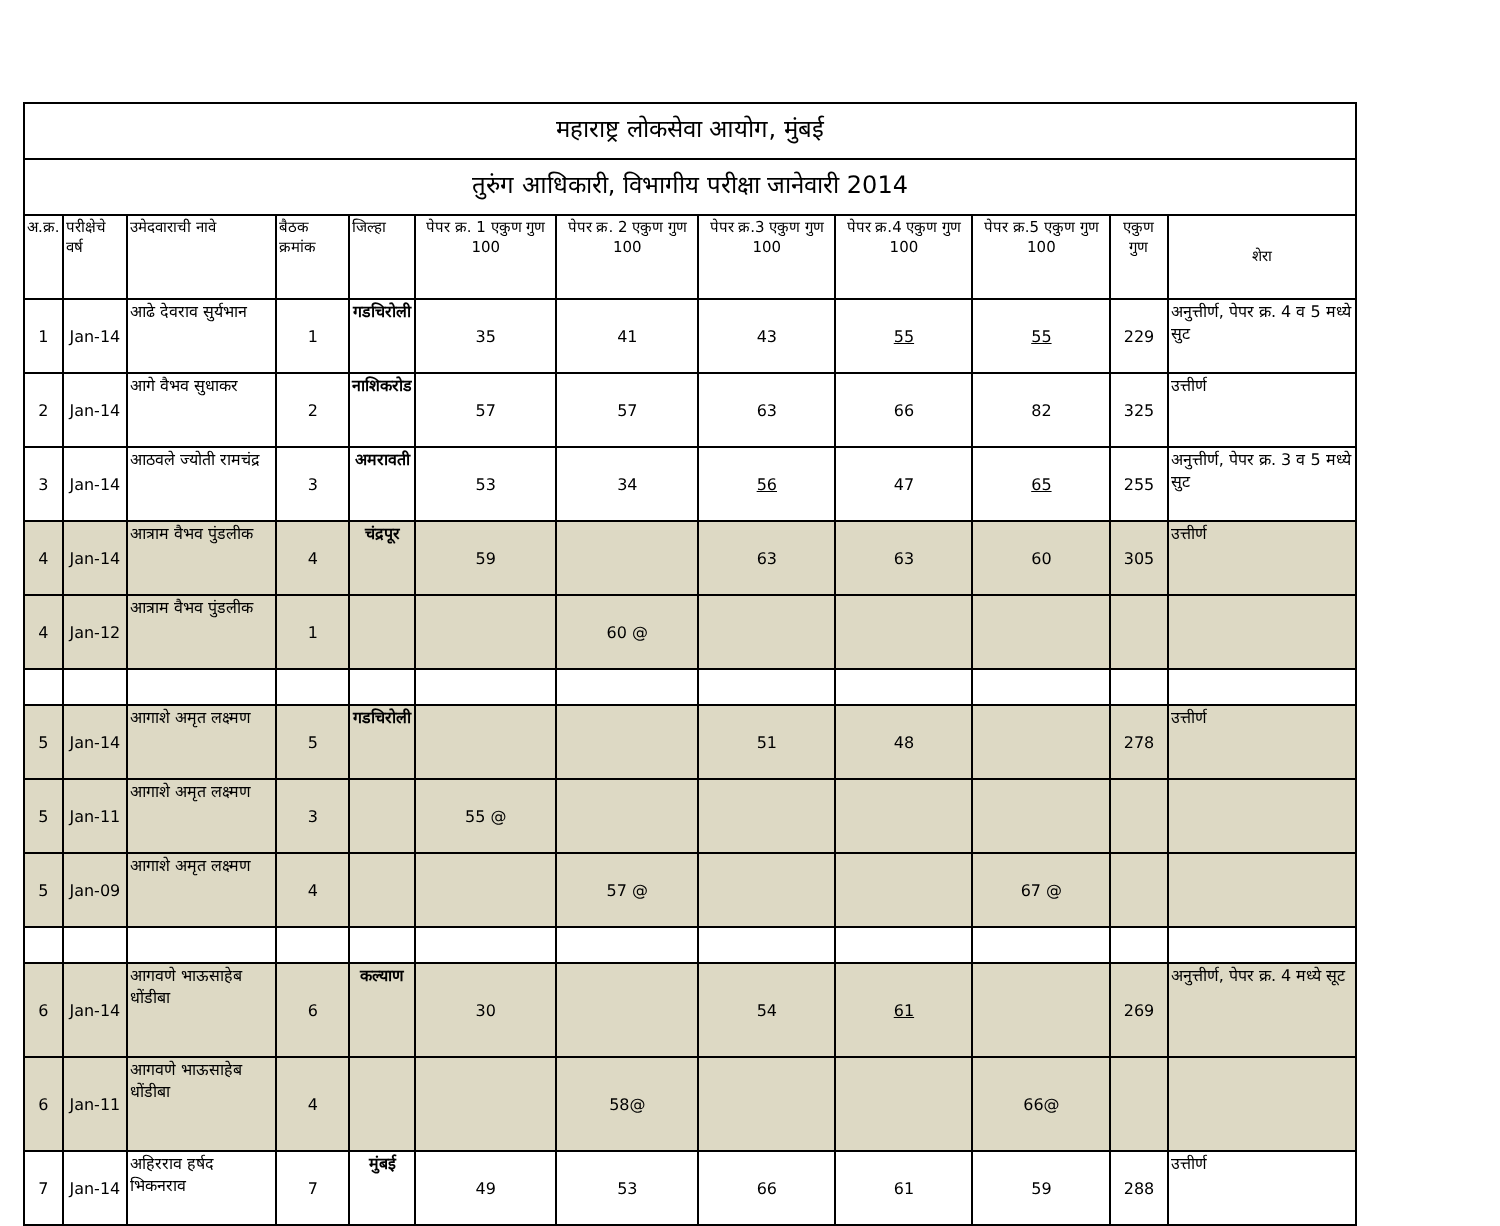| महाराष्ट्र लोकसेवा आयोग, मुंबई | | | | | | | | | | | |
| तुरुंग आधिकारी, विभागीय परीक्षा जानेवारी 2014 | | | | | | | | | | | |
| अ.क्र. | परीक्षेचे वर्ष | उमेदवाराची नावे | बैठक क्रमांक | जिल्हा | पेपर क्र. 1 एकुण गुण 100 | पेपर क्र. 2 एकुण गुण 100 | पेपर क्र.3 एकुण गुण 100 | पेपर क्र.4 एकुण गुण 100 | पेपर क्र.5 एकुण गुण 100 | एकुण गुण | शेरा |
| 1 | Jan-14 | आढे देवराव सुर्यभान | 1 | गडचिरोली | 35 | 41 | 43 | 55 | 55 | 229 | अनुत्तीर्ण, पेपर क्र. 4 व 5 मध्ये सुट |
| 2 | Jan-14 | आगे वैभव सुधाकर | 2 | नाशिकरोड | 57 | 57 | 63 | 66 | 82 | 325 | उत्तीर्ण |
| 3 | Jan-14 | आठवले ज्योती रामचंद्र | 3 | अमरावती | 53 | 34 | 56 | 47 | 65 | 255 | अनुत्तीर्ण, पेपर क्र. 3 व 5 मध्ये सुट |
| 4 | Jan-14 | आत्राम वैभव पुंडलीक | 4 | चंद्रपूर | 59 | | 63 | 63 | 60 | 305 | उत्तीर्ण |
| 4 | Jan-12 | आत्राम वैभव पुंडलीक | 1 | | | 60 @ | | | | | |
| 5 | Jan-14 | आगाशे अमृत लक्ष्मण | 5 | गडचिरोली | | | 51 | 48 | | 278 | उत्तीर्ण |
| 5 | Jan-11 | आगाशे अमृत लक्ष्मण | 3 | | 55 @ | | | | | | |
| 5 | Jan-09 | आगाशे अमृत लक्ष्मण | 4 | | | 57 @ | | | 67 @ | | |
| 6 | Jan-14 | आगवणे भाऊसाहेब धोंडीबा | 6 | कल्याण | 30 | | 54 | 61 | | 269 | अनुत्तीर्ण, पेपर क्र. 4 मध्ये सूट |
| 6 | Jan-11 | आगवणे भाऊसाहेब धोंडीबा | 4 | | | 58@ | | | 66@ | | |
| 7 | Jan-14 | अहिरराव हर्षद भिकनराव | 7 | मुंबई | 49 | 53 | 66 | 61 | 59 | 288 | उत्तीर्ण |